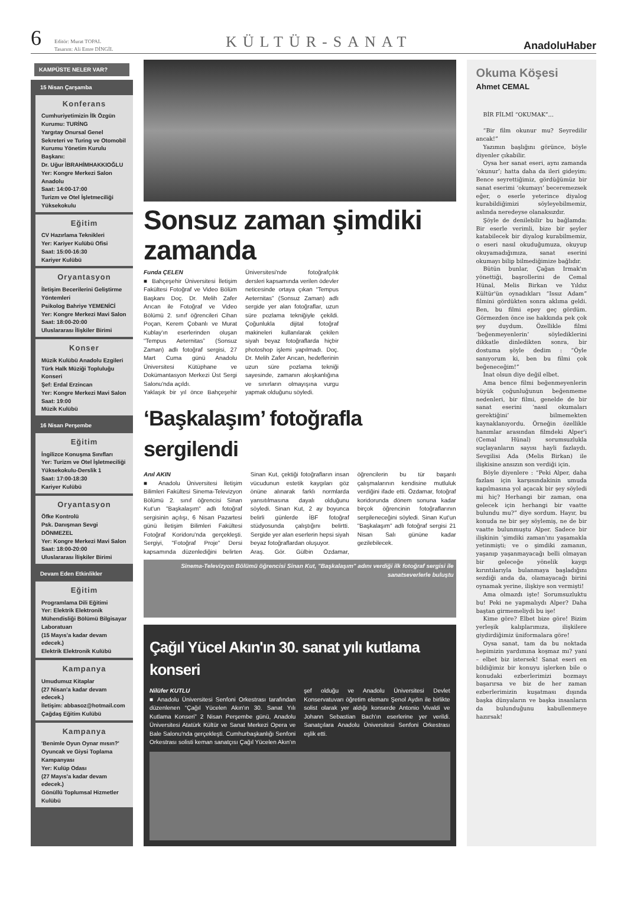6
Editör: Murat TOPAL
Tasarım: Ali Emre DİNGİL
KÜLTÜR-SANAT
AnadoluHaber
KAMPÜSTE NELER VAR?
15 Nisan Çarşamba
Konferans
Cumhuriyetimizin İlk Özgün Kurumu: TURİNG
Yargıtay Onursal Genel Sekreteri ve Turing ve Otomobil Kurumu Yönetim Kurulu Başkanı:
Dr. Uğur İBRAHİMHAKKIOĞLU
Yer: Kongre Merkezi Salon Anadolu
Saat: 14:00-17:00
Turizm ve Otel İşletmeciliği Yüksekokulu
Eğitim
CV Hazırlama Teknikleri
Yer: Kariyer Kulübü Ofisi
Saat: 15:00-16:30
Kariyer Kulübü
Oryantasyon
İletişim Becerilerini Geliştirme Yöntemleri
Psikolog Bahriye YEMENİCİ
Yer: Kongre Merkezi Mavi Salon
Saat: 18:00-20:00
Uluslararası İlişkiler Birimi
Konser
Müzik Kulübü Anadolu Ezgileri Türk Halk Müziği Topluluğu Konseri
Şef: Erdal Erzincan
Yer: Kongre Merkezi Mavi Salon
Saat: 19:00
Müzik Kulübü
16 Nisan Perşembe
Eğitim
İngilizce Konuşma Sınıfları
Yer: Turizm ve Otel İşletmeciliği Yüksekokulu-Derslik 1
Saat: 17:00-18:30
Kariyer Kulübü
Oryantasyon
Öfke Kontrolü
Psk. Danışman Sevgi DÖNMEZEL
Yer: Kongre Merkezi Mavi Salon
Saat: 18:00-20:00
Uluslararası İlişkiler Birimi
Devam Eden Etkinlikler
Eğitim
Programlama Dili Eğitimi
Yer: Elektrik Elektronik Mühendisliği Bölümü Bilgisayar Laboratuarı
(15 Mayıs'a kadar devam edecek.)
Elektrik Elektronik Kulübü
Kampanya
Umudumuz Kitaplar
(27 Nisan'a kadar devam edecek.)
İletişim: abbasoz@hotmail.com
Çağdaş Eğitim Kulübü
Kampanya
'Benimle Oyun Oynar mısın?' Oyuncak ve Giysi Toplama Kampanyası
Yer: Kulüp Odası
(27 Mayıs'a kadar devam edecek.)
Gönüllü Toplumsal Hizmetler Kulübü
Sonsuz zaman şimdiki zamanda
Funda ÇELEN
■ Bahçeşehir Üniversitesi İletişim Fakültesi Fotoğraf ve Video Bölüm Başkanı Doç. Dr. Melih Zafer Arıcan ile Fotoğraf ve Video Bölümü 2. sınıf öğrencileri Cihan Poçan, Kerem Çobanlı ve Murat Kublay'ın eserlerinden oluşan “Tempus Aeternitas” (Sonsuz Zaman) adlı fotoğraf sergisi, 27 Mart Cuma günü Anadolu Üniversitesi Kütüphane ve Dokümantasyon Merkezi Üst Sergi Salonu'nda açıldı.
Yaklaşık bir yıl önce Bahçeşehir Üniversitesi'nde fotoğrafçılık dersleri kapsamında verilen ödevler neticesinde ortaya çıkan “Tempus Aeternitas” (Sonsuz Zaman) adlı sergide yer alan fotoğraflar, uzun süre pozlama tekniğiyle çekildi. Çoğunlukla dijital fotoğraf makineleri kullanılarak çekilen siyah beyaz fotoğraflarda hiçbir photoshop işlemi yapılmadı. Doç. Dr. Melih Zafer Arıcan, hedeflerinin uzun süre pozlama tekniği sayesinde, zamanın akışkanlığına ve sınırların olmayışına vurgu yapmak olduğunu söyledi.
‘Başkalaşım’ fotoğrafla sergilendi
Anıl AKIN
■ Anadolu Üniversitesi İletişim Bilimleri Fakültesi Sinema-Televizyon Bölümü 2. sınıf öğrencisi Sinan Kut'un "Başkalaşım" adlı fotoğraf sergisinin açılışı, 6 Nisan Pazartesi günü İletişim Bilimleri Fakültesi Fotoğraf Koridoru'nda gerçekleşti. Sergiyi, "Fotoğraf Proje" Dersi kapsamında düzenlediğini belirten Sinan Kut, çektiği fotoğrafların insan vücudunun estetik kaygıları göz önüne alınarak farklı normlarda yansıtılmasına dayalı olduğunu söyledi. Sinan Kut, 2 ay boyunca belirli günlerde İBF fotoğraf stüdyosunda çalıştığını belirtti. Sergide yer alan eserlerin hepsi siyah beyaz fotoğraflardan oluşuyor.
Araş. Gör. Gülbin Özdamar, öğrencilerin bu tür başarılı çalışmalarının kendisine mutluluk verdiğini ifade etti. Özdamar, fotoğraf koridorunda dönem sonuna kadar birçok öğrencinin fotoğraflarının sergileneceğini söyledi. Sinan Kut'un "Başkalaşım" adlı fotoğraf sergisi 21 Nisan Salı gününe kadar gezilebilecek.
Sinema-Televizyon Bölümü öğrencisi Sinan Kut, "Başkalaşım" adını verdiği ilk fotoğraf sergisi ile sanatseverlerle buluştu
Çağıl Yücel Akın'ın 30. sanat yılı kutlama konseri
Nilüfer KUTLU
■ Anadolu Üniversitesi Senfoni Orkestrası tarafından düzenlenen “Çağıl Yücelen Akın'ın 30. Sanat Yılı Kutlama Konseri” 2 Nisan Perşembe günü, Anadolu Üniversitesi Atatürk Kültür ve Sanat Merkezi Opera ve Bale Salonu'nda gerçekleşti. Cumhurbaşkanlığı Senfoni Orkestrası solisti keman sanatçısı Çağıl Yücelen Akın'ın şef olduğu ve Anadolu Üniversitesi Devlet Konservatuvarı öğretim elemanı Şenol Aydın ile birlikte solist olarak yer aldığı konserde Antonio Vivaldi ve Johann Sebastian Bach'ın eserlerine yer verildi. Sanatçılara Anadolu Üniversitesi Senfoni Orkestrası eşlik etti.
Okuma Köşesi
Ahmet CEMAL
BİR FİLMİ “OKUMAK”...
“Bir film okunur mu? Seyredilir ancak!”
Yazımın başlığını görünce, böyle diyenler çıkabilir.
Oysa her sanat eseri, aynı zamanda ‘okunur’; hatta daha da ileri gideyim: Bence seyrettiğimiz, gördüğümüz bir sanat eserimi ‘okumayı’ beceremezsek eğer, o eserle yeterince diyalog kurabildiğimizi söyleyebilmemiz, aslında neredeyse olanaksızdır.
Şöyle de denilebilir bu bağlamda: Bir eserle verimli, bize bir şeyler katabilecek bir diyalog kurabilmemiz, o eseri nasıl okuduğumuza, okuyup okuyamadığımıza, sanat eserini okumayı bilip bilmediğimize bağlıdır.
Bütün bunlar, Çağan Irmak'ın yönettiği, başrollerini de Cemal Hünal, Melis Birkan ve Yıldız Kültür'ün oynadıkları “Issız Adam” filmini gördükten sonra aklıma geldi. Ben, bu filmi epey geç gördüm. Görmezden önce ise hakkında pek çok şey duydum. Özellikle filmi ‘beğenmeyenlerin’ söylediklerini dikkatle dinledikten sonra, bir dostuma şöyle dedim : “Öyle sanıyorum ki, ben bu filmi çok beğeneceğim!”
İnat olsun diye değil elbet.
Ama bence filmi beğenmeyenlerin büyük çoğunluğunun beğenmeme nedenleri, bir filmi, genelde de bir sanat eserini ‘nasıl okumaları gerektiğini’ bilmemekten kaynaklanıyordu. Örneğin özellikle hanımlar arasından filmdeki Alper'i (Cemal Hünal) sorumsuzlukla suçlayanların sayısı hayli fazlaydı. Sevgilisi Ada (Melis Birkan) ile ilişkisine ansızın son verdiği için.
Böyle diyenlere : “Peki Alper, daha fazlası için karşısındakinin umuda kapılmasına yol açacak bir şey söyledi mi hiç? Herhangi bir zaman, ona gelecek için herhangi bir vaatte bulundu mu?” diye sordum. Hayır, bu konuda ne bir şey söylemiş, ne de bir vaatte bulunmuştu Alper. Sadece bir ilişkinin ‘şimdiki zaman'ını yaşamakla yetinmişti; ve o şimdiki zamanın, yaşanıp yaşanmayacağı belli olmayan bir geleceğe yönelik kaygı kırıntılarıyla bulanmaya başladığını sezdiği anda da, olamayacağı birini oynamak yerine, ilişkiye son vermişti!
Ama olmazdı işte! Sorumsuzluktu bu! Peki ne yapmalıydı Alper? Daha baştan girmemeliydi bu işe!
Kime göre? Elbet bize göre! Bizim yerleşik kalıplarımıza, ilişkilere giydirdiğimiz üniformalara göre!
Oysa sanat, tam da bu noktada hepimizin yardımına koşmaz mı? yani – elbet biz istersek! Sanat eseri en bildiğimiz bir konuyu işlerken bile o konudaki ezberlerimizi bozmayı başarırsa ve biz de her zaman ezberlerimizin kuşatması dışında başka dünyaların ve başka insanların da bulunduğunu kabullenmeye hazırsak!